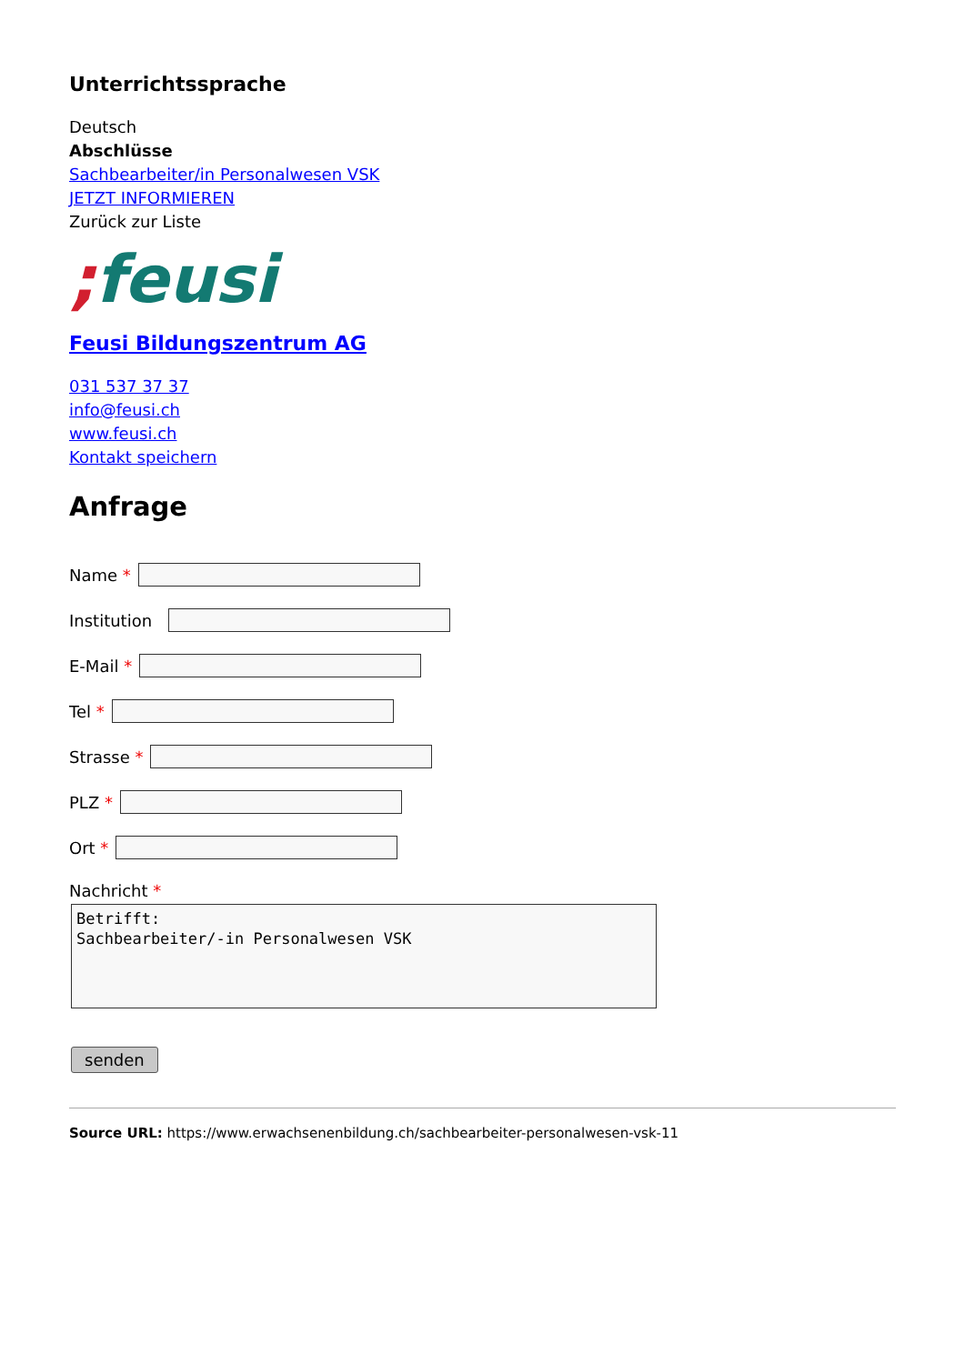Unterrichtssprache
Deutsch
Abschlüsse
Sachbearbeiter/in Personalwesen VSK
JETZT INFORMIEREN
Zurück zur Liste
; feusi
Feusi Bildungszentrum AG
031 537 37 37
info@feusi.ch
www.feusi.ch
Kontakt speichern
Anfrage
Name *
Institution
E-Mail *
Tel *
Strasse *
PLZ *
Ort *
Nachricht *
Betrifft:
Sachbearbeiter/-in Personalwesen VSK
senden
Source URL: https://www.erwachsenenbildung.ch/sachbearbeiter-personalwesen-vsk-11